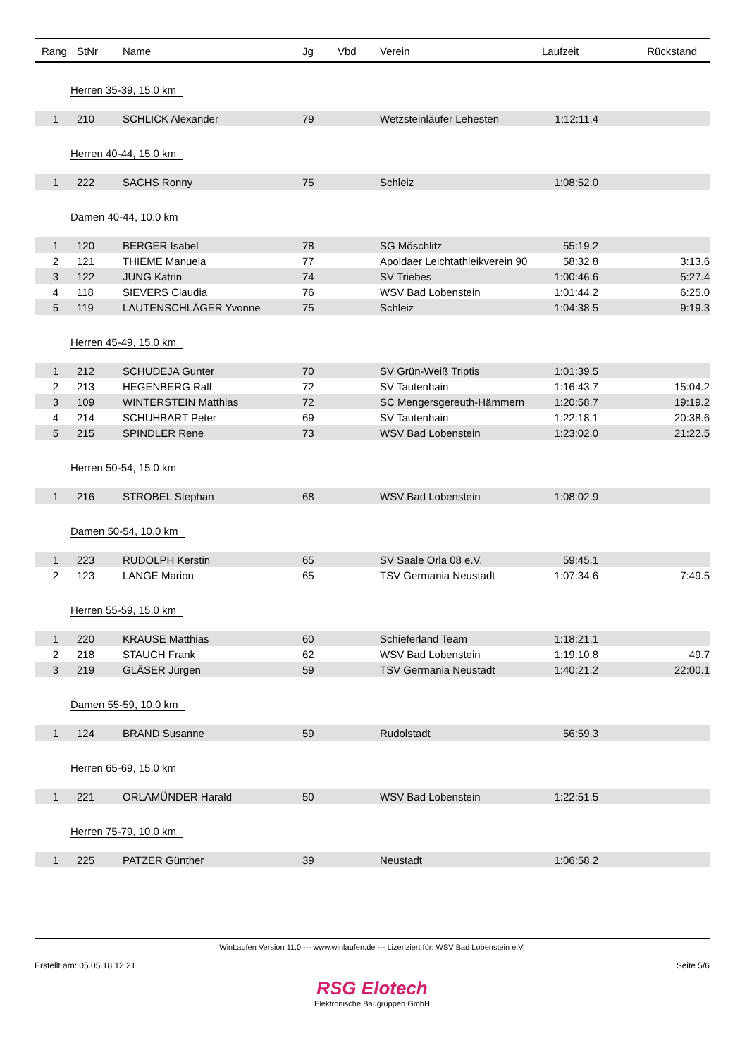| Rang | StNr | Name | Jg | Vbd | Verein | Laufzeit | Rückstand |
| --- | --- | --- | --- | --- | --- | --- | --- |
| Herren 35-39, 15.0 km | | | | | | | |
| 1 | 210 | SCHLICK Alexander | 79 | | Wetzsteinläufer Lehesten | 1:12:11.4 | |
| Herren 40-44, 15.0 km | | | | | | | |
| 1 | 222 | SACHS Ronny | 75 | | Schleiz | 1:08:52.0 | |
| Damen 40-44, 10.0 km | | | | | | | |
| 1 | 120 | BERGER Isabel | 78 | | SG Möschlitz | 55:19.2 | |
| 2 | 121 | THIEME Manuela | 77 | | Apoldaer Leichtathleikverein 90 | 58:32.8 | 3:13.6 |
| 3 | 122 | JUNG Katrin | 74 | | SV Triebes | 1:00:46.6 | 5:27.4 |
| 4 | 118 | SIEVERS Claudia | 76 | | WSV Bad Lobenstein | 1:01:44.2 | 6:25.0 |
| 5 | 119 | LAUTENSCHLÄGER Yvonne | 75 | | Schleiz | 1:04:38.5 | 9:19.3 |
| Herren 45-49, 15.0 km | | | | | | | |
| 1 | 212 | SCHUDEJA Gunter | 70 | | SV Grün-Weiß Triptis | 1:01:39.5 | |
| 2 | 213 | HEGENBERG Ralf | 72 | | SV Tautenhain | 1:16:43.7 | 15:04.2 |
| 3 | 109 | WINTERSTEIN Matthias | 72 | | SC Mengersgereuth-Hämmern | 1:20:58.7 | 19:19.2 |
| 4 | 214 | SCHUHBART Peter | 69 | | SV Tautenhain | 1:22:18.1 | 20:38.6 |
| 5 | 215 | SPINDLER Rene | 73 | | WSV Bad Lobenstein | 1:23:02.0 | 21:22.5 |
| Herren 50-54, 15.0 km | | | | | | | |
| 1 | 216 | STROBEL Stephan | 68 | | WSV Bad Lobenstein | 1:08:02.9 | |
| Damen 50-54, 10.0 km | | | | | | | |
| 1 | 223 | RUDOLPH Kerstin | 65 | | SV Saale Orla 08 e.V. | 59:45.1 | |
| 2 | 123 | LANGE Marion | 65 | | TSV Germania Neustadt | 1:07:34.6 | 7:49.5 |
| Herren 55-59, 15.0 km | | | | | | | |
| 1 | 220 | KRAUSE Matthias | 60 | | Schieferland Team | 1:18:21.1 | |
| 2 | 218 | STAUCH Frank | 62 | | WSV Bad Lobenstein | 1:19:10.8 | 49.7 |
| 3 | 219 | GLÄSER Jürgen | 59 | | TSV Germania Neustadt | 1:40:21.2 | 22:00.1 |
| Damen 55-59, 10.0 km | | | | | | | |
| 1 | 124 | BRAND Susanne | 59 | | Rudolstadt | 56:59.3 | |
| Herren 65-69, 15.0 km | | | | | | | |
| 1 | 221 | ORLAMÜNDER Harald | 50 | | WSV Bad Lobenstein | 1:22:51.5 | |
| Herren 75-79, 10.0 km | | | | | | | |
| 1 | 225 | PATZER Günther | 39 | | Neustadt | 1:06:58.2 | |
WinLaufen Version 11.0 --- www.winlaufen.de --- Lizenziert für: WSV Bad Lobenstein e.V.
Erstellt am: 05.05.18 12:21 Seite 5/6
RSG Elotech
Elektronische Baugruppen GmbH